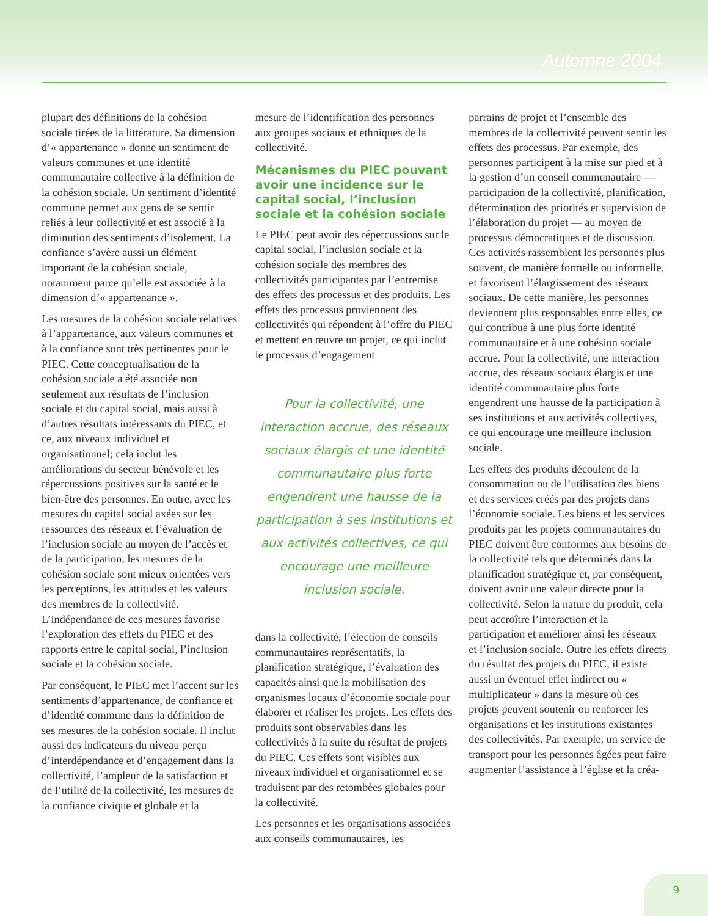Automne 2004
plupart des définitions de la cohésion sociale tirées de la littérature. Sa dimension d’« appartenance » donne un sentiment de valeurs communes et une identité communautaire collective à la définition de la cohésion sociale. Un sentiment d’identité commune permet aux gens de se sentir reliés à leur collectivité et est associé à la diminution des sentiments d’isolement. La confiance s’avère aussi un élément important de la cohésion sociale, notamment parce qu’elle est associée à la dimension d’« appartenance ».
Les mesures de la cohésion sociale relatives à l’appartenance, aux valeurs communes et à la confiance sont très pertinentes pour le PIEC. Cette conceptualisation de la cohésion sociale a été associée non seulement aux résultats de l’inclusion sociale et du capital social, mais aussi à d’autres résultats intéressants du PIEC, et ce, aux niveaux individuel et organisationnel; cela inclut les améliorations du secteur bénévole et les répercussions positives sur la santé et le bien-être des personnes. En outre, avec les mesures du capital social axées sur les ressources des réseaux et l’évaluation de l’inclusion sociale au moyen de l’accès et de la participation, les mesures de la cohésion sociale sont mieux orientées vers les perceptions, les attitudes et les valeurs des membres de la collectivité. L’indépendance de ces mesures favorise l’exploration des effets du PIEC et des rapports entre le capital social, l’inclusion sociale et la cohésion sociale.
Par conséquent, le PIEC met l’accent sur les sentiments d’appartenance, de confiance et d’identité commune dans la définition de ses mesures de la cohésion sociale. Il inclut aussi des indicateurs du niveau perçu d’interdépendance et d’engagement dans la collectivité, l’ampleur de la satisfaction et de l’utilité de la collectivité, les mesures de la confiance civique et globale et la
mesure de l’identification des personnes aux groupes sociaux et ethniques de la collectivité.
Mécanismes du PIEC pouvant avoir une incidence sur le capital social, l’inclusion sociale et la cohésion sociale
Le PIEC peut avoir des répercussions sur le capital social, l’inclusion sociale et la cohésion sociale des membres des collectivités participantes par l’entremise des effets des processus et des produits. Les effets des processus proviennent des collectivités qui répondent à l’offre du PIEC et mettent en œuvre un projet, ce qui inclut le processus d’engagement
Pour la collectivité, une interaction accrue, des réseaux sociaux élargis et une identité communautaire plus forte engendrent une hausse de la participation à ses institutions et aux activités collectives, ce qui encourage une meilleure inclusion sociale.
dans la collectivité, l’élection de conseils communautaires représentatifs, la planification stratégique, l’évaluation des capacités ainsi que la mobilisation des organismes locaux d’économie sociale pour élaborer et réaliser les projets. Les effets des produits sont observables dans les collectivités à la suite du résultat de projets du PIEC. Ces effets sont visibles aux niveaux individuel et organisationnel et se traduisent par des retombées globales pour la collectivité.
Les personnes et les organisations associées aux conseils communautaires, les
parrains de projet et l’ensemble des membres de la collectivité peuvent sentir les effets des processus. Par exemple, des personnes participent à la mise sur pied et à la gestion d’un conseil communautaire — participation de la collectivité, planification, détermination des priorités et supervision de l’élaboration du projet — au moyen de processus démocratiques et de discussion. Ces activités rassemblent les personnes plus souvent, de manière formelle ou informelle, et favorisent l’élargissement des réseaux sociaux. De cette manière, les personnes deviennent plus responsables entre elles, ce qui contribue à une plus forte identité communautaire et à une cohésion sociale accrue. Pour la collectivité, une interaction accrue, des réseaux sociaux élargis et une identité communautaire plus forte engendrent une hausse de la participation à ses institutions et aux activités collectives, ce qui encourage une meilleure inclusion sociale.
Les effets des produits découlent de la consommation ou de l’utilisation des biens et des services créés par des projets dans l’économie sociale. Les biens et les services produits par les projets communautaires du PIEC doivent être conformes aux besoins de la collectivité tels que déterminés dans la planification stratégique et, par conséquent, doivent avoir une valeur directe pour la collectivité. Selon la nature du produit, cela peut accroître l’interaction et la participation et améliorer ainsi les réseaux et l’inclusion sociale. Outre les effets directs du résultat des projets du PIEC, il existe aussi un éventuel effet indirect ou « multiplicateur » dans la mesure où ces projets peuvent soutenir ou renforcer les organisations et les institutions existantes des collectivités. Par exemple, un service de transport pour les personnes âgées peut faire augmenter l’assistance à l’église et la créa-
9